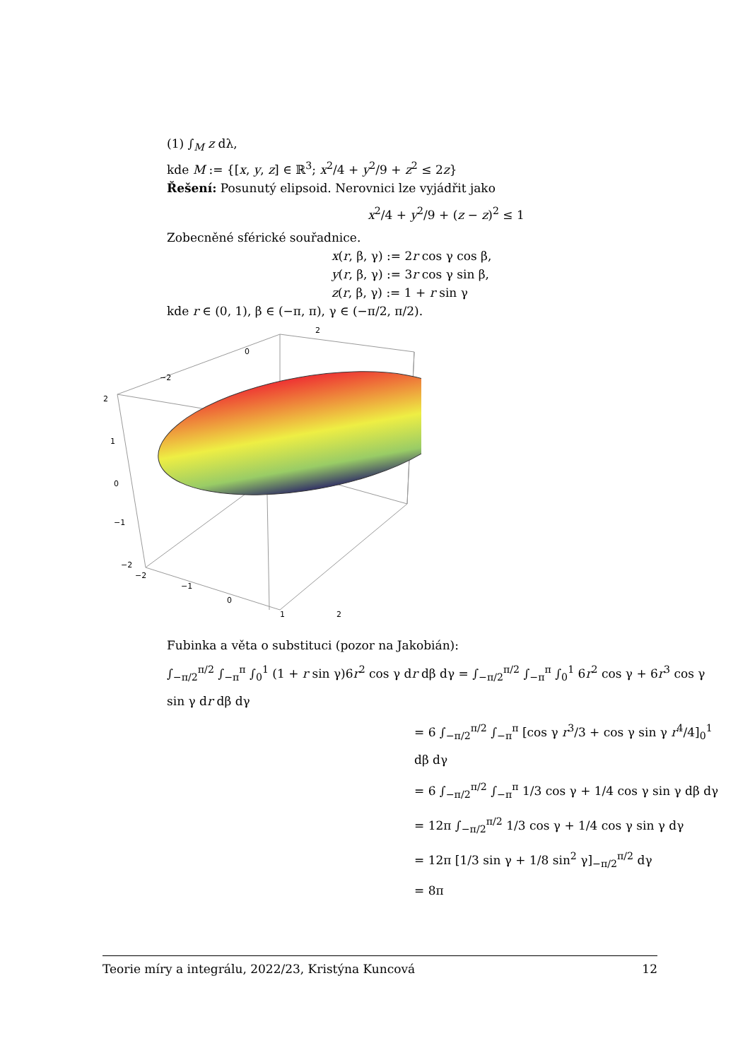(1) ∫<sub>M</sub> z dλ,
kde M := {[x, y, z] ∈ ℝ<sup>3</sup>; x<sup>2</sup>/4 + y<sup>2</sup>/9 + z<sup>2</sup> ≤ 2z}
Řešení: Posunutý elipsoid. Nerovnici lze vyjádřit jako
x<sup>2</sup>/4 + y<sup>2</sup>/9 + (z − z)<sup>2</sup> ≤ 1
Zobecněné sférické souřadnice.
x(r, β, γ) := 2r cos γ cos β,
y(r, β, γ) := 3r cos γ sin β,
z(r, β, γ) := 1 + r sin γ
kde r ∈ (0, 1), β ∈ (−π, π), γ ∈ (−π/2, π/2).
2
0
−2
2
1
0
−1
−2
−2
−1
0
1
2
Fubinka a věta o substituci (pozor na Jakobián):
∫<sub>−π/2</sub><sup>π/2</sup> ∫<sub>−π</sub><sup>π</sup> ∫<sub>0</sub><sup>1</sup> (1 + r sin γ)6r<sup>2</sup> cos γ dr dβ dγ = ∫<sub>−π/2</sub><sup>π/2</sup> ∫<sub>−π</sub><sup>π</sup> ∫<sub>0</sub><sup>1</sup> 6r<sup>2</sup> cos γ + 6r<sup>3</sup> cos γ sin γ dr dβ dγ
= 6 ∫<sub>−π/2</sub><sup>π/2</sup> ∫<sub>−π</sub><sup>π</sup> [cos γ r<sup>3</sup>/3 + cos γ sin γ r<sup>4</sup>/4]<sub>0</sub><sup>1</sup> dβ dγ
= 6 ∫<sub>−π/2</sub><sup>π/2</sup> ∫<sub>−π</sub><sup>π</sup> 1/3 cos γ + 1/4 cos γ sin γ dβ dγ
= 12π ∫<sub>−π/2</sub><sup>π/2</sup> 1/3 cos γ + 1/4 cos γ sin γ dγ
= 12π [1/3 sin γ + 1/8 sin<sup>2</sup> γ]<sub>−π/2</sub><sup>π/2</sup> dγ
= 8π
Teorie míry a integrálu, 2022/23, Kristýna Kuncová 12